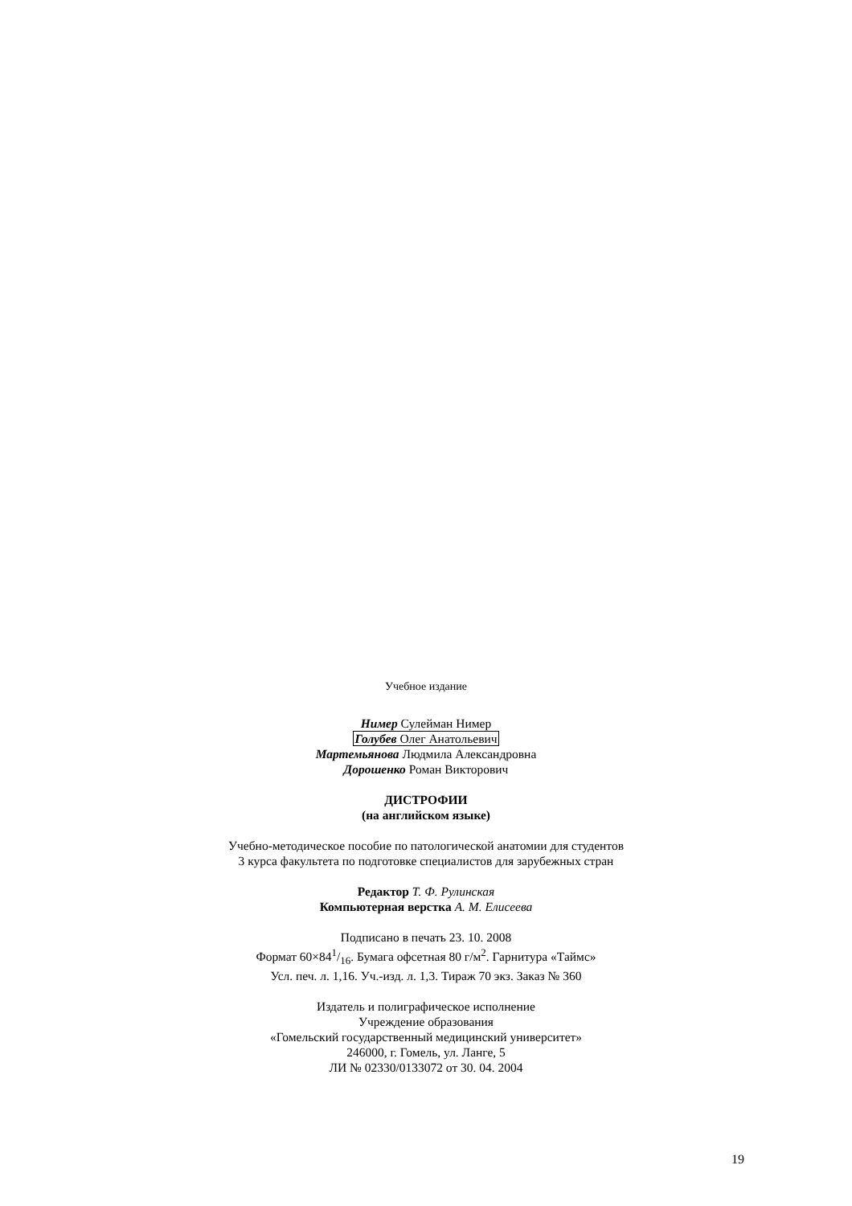Учебное издание
Нимер Сулейман Нимер
Голубев Олег Анатольевич
Мартемьянова Людмила Александровна
Дорошенко Роман Викторович
ДИСТРОФИИ
(на английском языке)
Учебно-методическое пособие по патологической анатомии для студентов
3 курса факультета по подготовке специалистов для зарубежных стран
Редактор Т. Ф. Рулинская
Компьютерная верстка А. М. Елисеева
Подписано в печать 23. 10. 2008
Формат 60×841/16. Бумага офсетная 80 г/м<sup>2</sup>. Гарнитура «Таймс»
Усл. печ. л. 1,16. Уч.-изд. л. 1,3. Тираж 70 экз. Заказ № 360
Издатель и полиграфическое исполнение
Учреждение образования
«Гомельский государственный медицинский университет»
246000, г. Гомель, ул. Ланге, 5
ЛИ № 02330/0133072 от 30. 04. 2004
19